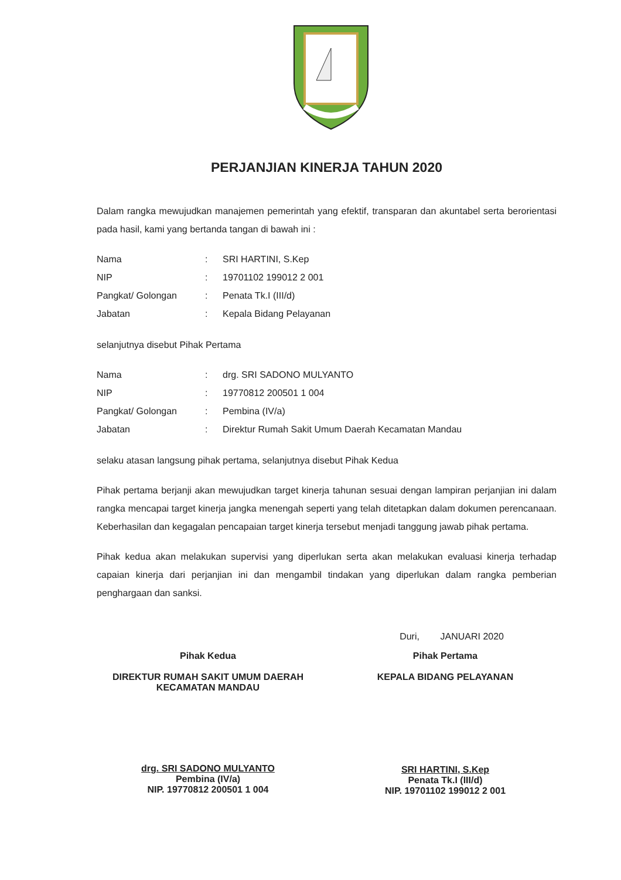PERJANJIAN KINERJA TAHUN 2020
Dalam rangka mewujudkan manajemen pemerintah yang efektif, transparan dan akuntabel serta berorientasi pada hasil, kami yang bertanda tangan di bawah ini :
| Nama | : | SRI HARTINI, S.Kep |
| NIP | : | 19701102 199012 2 001 |
| Pangkat/ Golongan | : | Penata Tk.I (III/d) |
| Jabatan | : | Kepala Bidang Pelayanan |
selanjutnya disebut Pihak Pertama
| Nama | : | drg. SRI SADONO MULYANTO |
| NIP | : | 19770812 200501 1 004 |
| Pangkat/ Golongan | : | Pembina (IV/a) |
| Jabatan | : | Direktur Rumah Sakit Umum Daerah Kecamatan Mandau |
selaku atasan langsung pihak pertama, selanjutnya disebut Pihak Kedua
Pihak pertama berjanji akan mewujudkan target kinerja tahunan sesuai dengan lampiran perjanjian ini dalam rangka mencapai target kinerja jangka menengah seperti yang telah ditetapkan dalam dokumen perencanaan. Keberhasilan dan kegagalan pencapaian target kinerja tersebut menjadi tanggung jawab pihak pertama.
Pihak kedua akan melakukan supervisi yang diperlukan serta akan melakukan evaluasi kinerja terhadap capaian kinerja dari perjanjian ini dan mengambil tindakan yang diperlukan dalam rangka pemberian penghargaan dan sanksi.
Duri, JANUARI 2020
Pihak Kedua
DIREKTUR RUMAH SAKIT UMUM DAERAH
KECAMATAN MANDAU
drg. SRI SADONO MULYANTO
Pembina (IV/a)
NIP. 19770812 200501 1 004
Pihak Pertama
KEPALA BIDANG PELAYANAN
SRI HARTINI, S.Kep
Penata Tk.I (III/d)
NIP. 19701102 199012 2 001